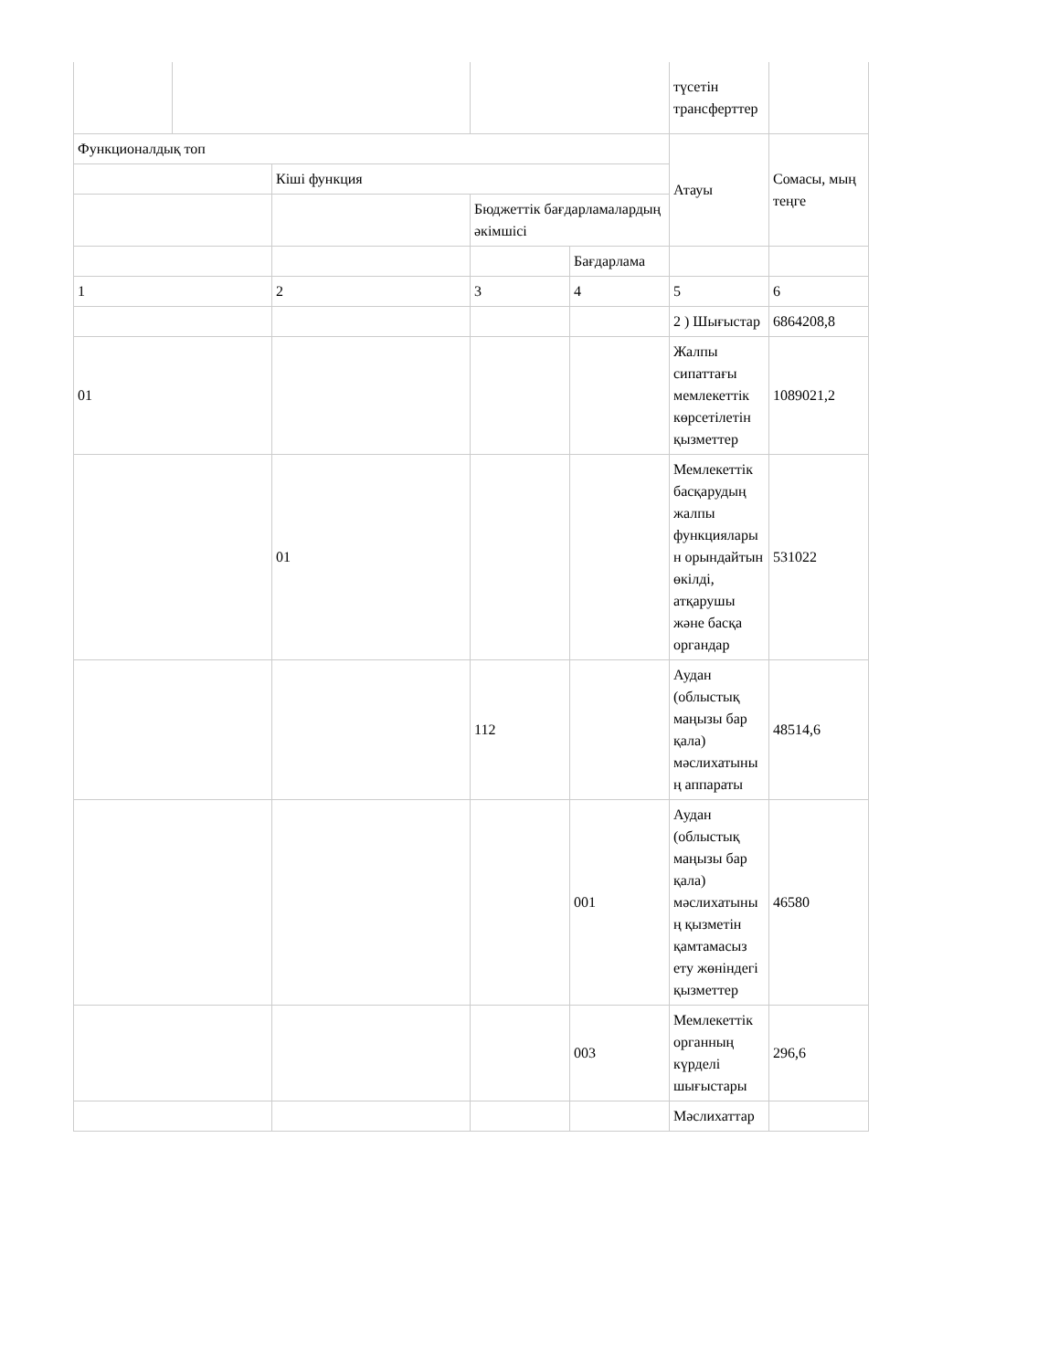| | | | | | түсетін трансферттер | |
| Функционалдық топ | | | | | Атауы | Сомасы, мың теңге |
| | | Кіші функция | | | | |
| | | | Бюджеттік бағдарламалардың әкімшісі | | | |
| | | | | Бағдарлама | | |
| 1 | | 2 | 3 | 4 | 5 | 6 |
| | | | | | 2 ) Шығыстар | 6864208,8 |
| 01 | | | | | Жалпы сипаттағы мемлекеттік көрсетілетін қызметтер | 1089021,2 |
| | | 01 | | | Мемлекеттік басқарудың жалпы функцияларын орындайтын өкілді, атқарушы және басқа органдар | 531022 |
| | | | 112 | | Аудан (облыстық маңызы бар қала) мәслихатының аппараты | 48514,6 |
| | | | | 001 | Аудан (облыстық маңызы бар қала) мәслихатының қызметін қамтамасыз ету жөніндегі қызметтер | 46580 |
| | | | | 003 | Мемлекеттік органның күрделі шығыстары | 296,6 |
| | | | | | Мәслихаттар | |